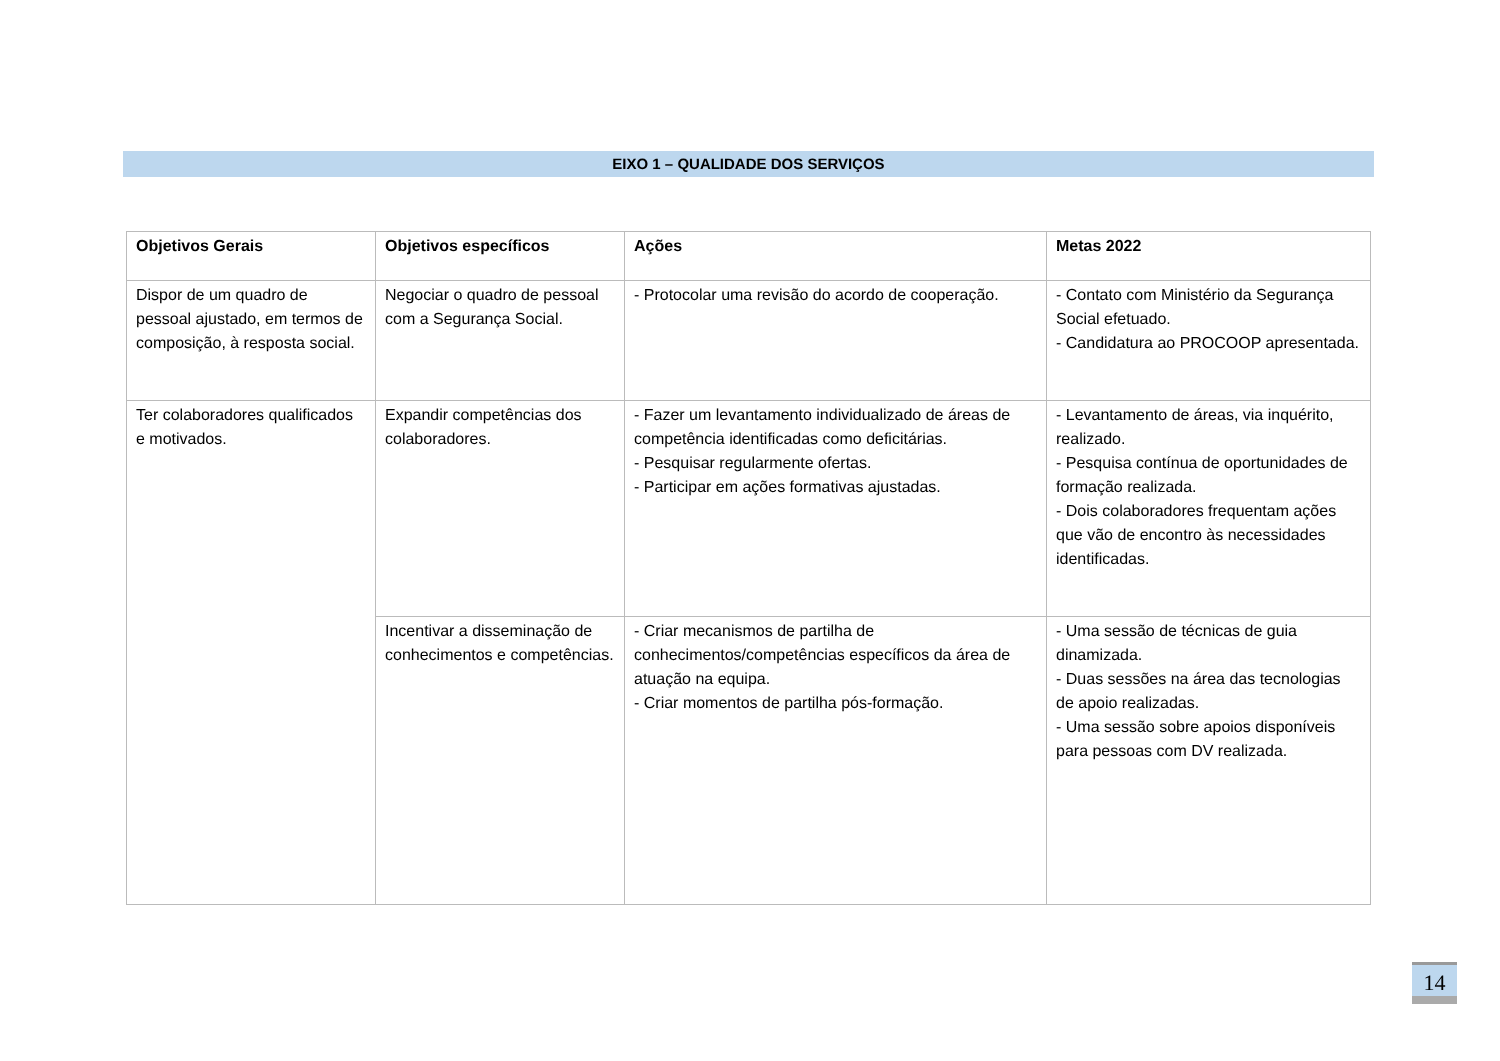EIXO 1 – QUALIDADE DOS SERVIÇOS
| Objetivos Gerais | Objetivos específicos | Ações | Metas 2022 |
| --- | --- | --- | --- |
| Dispor de um quadro de pessoal ajustado, em termos de composição, à resposta social. | Negociar o quadro de pessoal com a Segurança Social. | - Protocolar uma revisão do acordo de cooperação. | - Contato com Ministério da Segurança Social efetuado. - Candidatura ao PROCOOP apresentada. |
| Ter colaboradores qualificados e motivados. | Expandir competências dos colaboradores. | - Fazer um levantamento individualizado de áreas de competência identificadas como deficitárias. - Pesquisar regularmente ofertas. - Participar em ações formativas ajustadas. | - Levantamento de áreas, via inquérito, realizado. - Pesquisa contínua de oportunidades de formação realizada. - Dois colaboradores frequentam ações que vão de encontro às necessidades identificadas. |
| | Incentivar a disseminação de conhecimentos e competências. | - Criar mecanismos de partilha de conhecimentos/competências específicos da área de atuação na equipa. - Criar momentos de partilha pós-formação. | - Uma sessão de técnicas de guia dinamizada. - Duas sessões na área das tecnologias de apoio realizadas. - Uma sessão sobre apoios disponíveis para pessoas com DV realizada. |
14